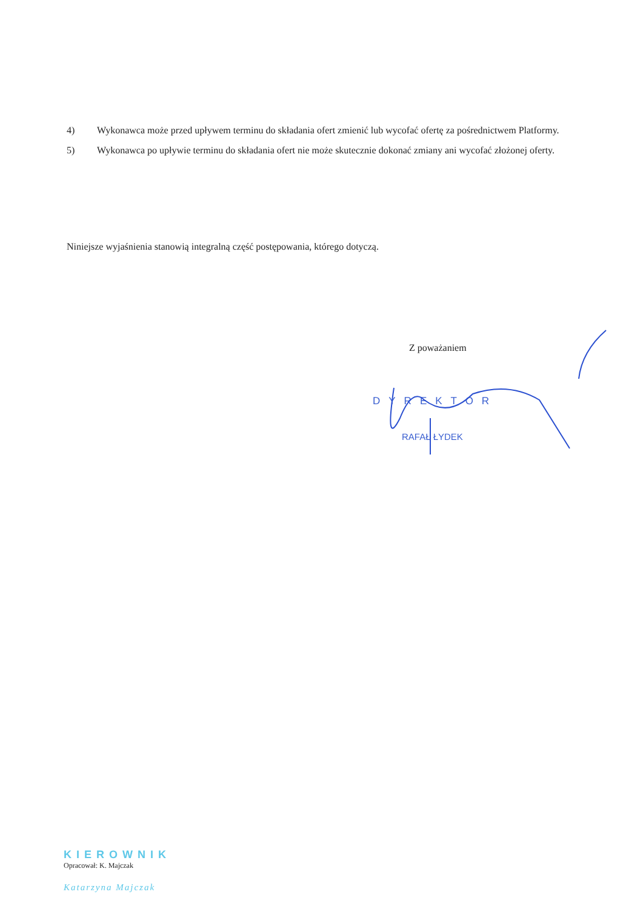4) Wykonawca może przed upływem terminu do składania ofert zmienić lub wycofać ofertę za pośrednictwem Platformy.
5) Wykonawca po upływie terminu do składania ofert nie może skutecznie dokonać zmiany ani wycofać złożonej oferty.
Niniejsze wyjaśnienia stanowią integralną część postępowania, którego dotyczą.
Z poważaniem
DYREKTOR
RAFAŁ ŁYDEK
KIEROWNIK
Opracował: K. Majczak
Katarzyna Majczak